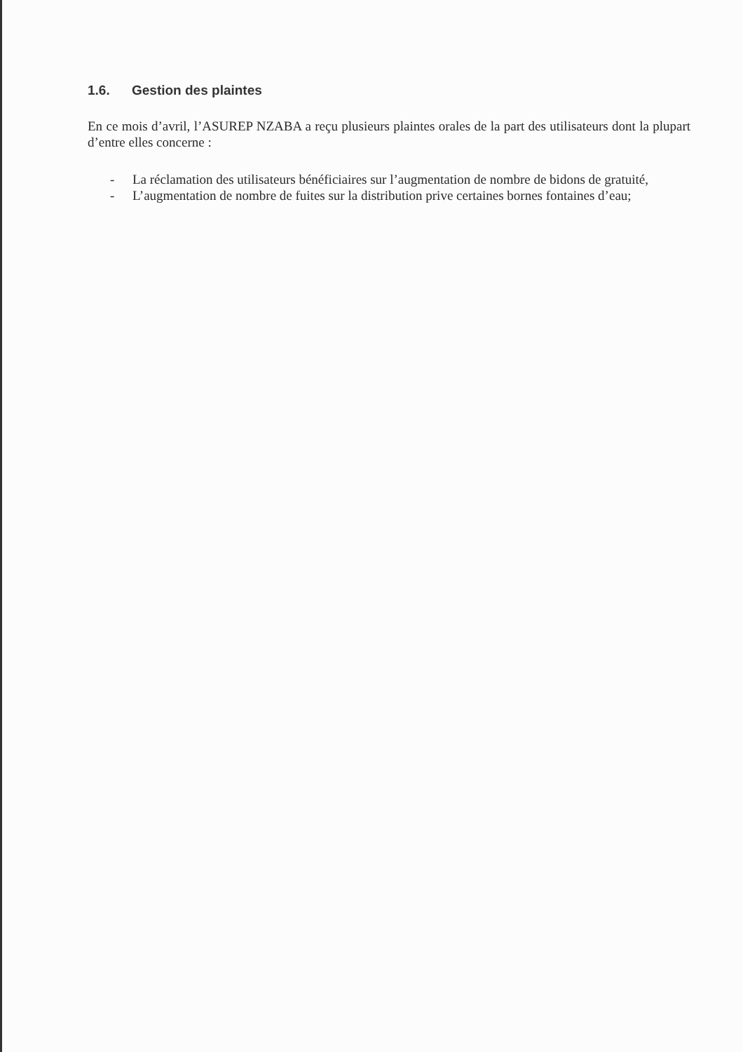1.6. Gestion des plaintes
En ce mois d’avril, l’ASUREP NZABA a reçu plusieurs plaintes orales de la part des utilisateurs dont la plupart d’entre elles concerne :
- La réclamation des utilisateurs bénéficiaires sur l’augmentation de nombre de bidons de gratuité,
- L’augmentation de nombre de fuites sur la distribution prive certaines bornes fontaines d’eau;